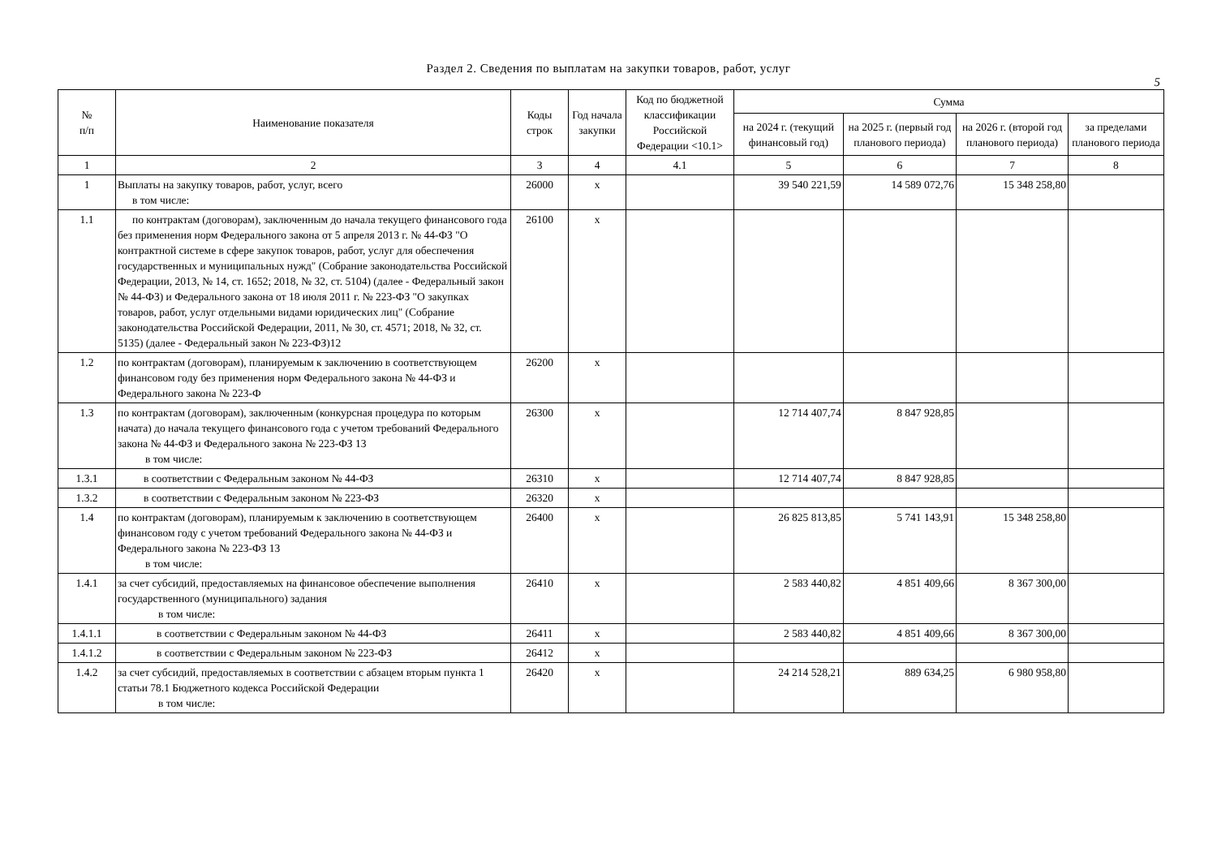Раздел 2. Сведения по выплатам на закупки товаров, работ, услуг
5
| № п/п | Наименование показателя | Коды строк | Год начала закупки | Код по бюджетной классификации Российской Федерации <10.1> | Сумма | | | |
| --- | --- | --- | --- | --- | --- | --- | --- | --- |
| | | | | | на 2024 г. (текущий финансовый год) | на 2025 г. (первый год планового периода) | на 2026 г. (второй год планового периода) | за пределами планового периода |
| 1 | 2 | 3 | 4 | 4.1 | 5 | 6 | 7 | 8 |
| 1 | Выплаты на закупку товаров, работ, услуг, всего в том числе: | 26000 | x | | 39 540 221,59 | 14 589 072,76 | 15 348 258,80 | |
| 1.1 | по контрактам (договорам), заключенным до начала текущего финансового года без применения норм Федерального закона от 5 апреля 2013 г. № 44-ФЗ "О контрактной системе в сфере закупок товаров, работ, услуг для обеспечения государственных и муниципальных нужд" (Собрание законодательства Российской Федерации, 2013, № 14, ст. 1652; 2018, № 32, ст. 5104) (далее - Федеральный закон № 44-ФЗ) и Федерального закона от 18 июля 2011 г. № 223-ФЗ "О закупках товаров, работ, услуг отдельными видами юридических лиц" (Собрание законодательства Российской Федерации, 2011, № 30, ст. 4571; 2018, № 32, ст. 5135) (далее - Федеральный закон № 223-ФЗ)12 | 26100 | x | | | | | |
| 1.2 | по контрактам (договорам), планируемым к заключению в соответствующем финансовом году без применения норм Федерального закона № 44-ФЗ и Федерального закона № 223-Ф | 26200 | x | | | | | |
| 1.3 | по контрактам (договорам), заключенным (конкурсная процедура по которым начата) до начала текущего финансового года с учетом требований Федерального закона № 44-ФЗ и Федерального закона № 223-ФЗ 13 в том числе: | 26300 | x | | 12 714 407,74 | 8 847 928,85 | | |
| 1.3.1 | в соответствии с Федеральным законом № 44-ФЗ | 26310 | x | | 12 714 407,74 | 8 847 928,85 | | |
| 1.3.2 | в соответствии с Федеральным законом № 223-ФЗ | 26320 | x | | | | | |
| 1.4 | по контрактам (договорам), планируемым к заключению в соответствующем финансовом году с учетом требований Федерального закона № 44-ФЗ и Федерального закона № 223-ФЗ 13 в том числе: | 26400 | x | | 26 825 813,85 | 5 741 143,91 | 15 348 258,80 | |
| 1.4.1 | за счет субсидий, предоставляемых на финансовое обеспечение выполнения государственного (муниципального) задания в том числе: | 26410 | x | | 2 583 440,82 | 4 851 409,66 | 8 367 300,00 | |
| 1.4.1.1 | в соответствии с Федеральным законом № 44-ФЗ | 26411 | x | | 2 583 440,82 | 4 851 409,66 | 8 367 300,00 | |
| 1.4.1.2 | в соответствии с Федеральным законом № 223-ФЗ | 26412 | x | | | | | |
| 1.4.2 | за счет субсидий, предоставляемых в соответствии с абзацем вторым пункта 1 статьи 78.1 Бюджетного кодекса Российской Федерации в том числе: | 26420 | x | | 24 214 528,21 | 889 634,25 | 6 980 958,80 | |